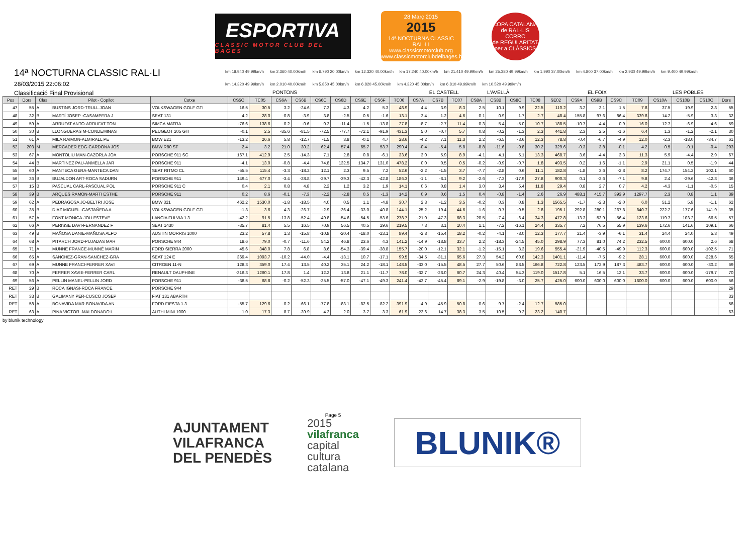ESPORTIVA
CLASSIC MOTOR CLUB DEL BAGES
28 Març 2015
2015
14ª NOCTURNA CLASSIC RAL·LI
www.classicmotorclub.org
www.classicmotorclubdelbages.blogspot.com
COPA CATALANA de RAL·LIS
CCRRC
de REGULARITAT per a CLÀSSICS
14ª NOCTURNA CLASSIC RAL·LI
28/03/2015 22:06:02
Classificació Final Provisional
km 18.940 49.99km/h km 2.360 40.00km/h km 6.790 20.00km/h km 12.320 40.00km/h km 17.240 40.00km/h km 21.410 49.99km/h km 25.380 49.99km/h km 1.990 37.00km/h km 4.800 37.00km/h km 2.930 49.99km/h km 9.400 49.99km/h km 14.320 49.99km/h km 2.010 40.00km/h km 5.850 45.00km/h km 6.820 45.00km/h km 4.320 45.00km/h km 6.810 49.99km/h km 10.520 49.99km/h
| | | | | | | | PONTONS | | | | | | | | EL CASTELL | | | L'AVELLÀ | | | | | EL FOIX | | | | LES POBLES | | |
| Pos | Dors | Clas | Pilot - Copilot | Cotxe | CS5C | TC05 | CS6A | CS6B | CS6C | CS6D | CS6E | CS6F | TC06 | CS7A | CS7B | TC07 | CS8A | CS8B | CS8C | TC08 | SE02 | CS9A | CS9B | CS9C | TC09 | CS10A | CS10B | CS10C | Dors |
| 47 | 55 | A | BUSTINS JORD-TRULL JOAN | VOLKSWAGEN GOLF GTI | 16.5 | 30.5 | 3.2 | -24.6 | 7.3 | 4.3 | 4.2 | 5.3 | 48.9 | 4.4 | 3.9 | 8.3 | 2.5 | 10.1 | 9.9 | 22.5 | 110.2 | 3.2 | 3.1 | 1.5 | 7.8 | 37.5 | 19.9 | 2.8 | 55 |
| 48 | 32 | B | MARTÍ JOSEP -CASAMPERA J | SEAT 131 | 4.2 | 28.0 | -0.8 | -3.9 | 3.8 | -2.5 | 0.5 | -1.6 | 13.1 | 3.4 | 1.2 | 4.6 | 0.1 | 0.9 | 1.7 | 2.7 | 48.4 | 155.8 | 97.6 | 86.4 | 339.8 | 14.2 | -5.9 | 3.3 | 32 |
| 49 | 59 | A | ARRUFAT ANTO-ARRUFAT TON | SIMCA MATRA | -76.6 | 138.6 | -0.2 | -0.6 | 0.3 | -11.4 | -1.5 | -13.8 | 27.8 | -8.7 | -2.7 | 11.4 | 0.3 | 5.4 | -5.0 | 10.7 | 188.5 | -10.7 | -4.4 | 0.9 | 16.0 | 12.7 | -6.9 | -4.6 | 59 |
| 50 | 30 | B | LLONGUERAS M-CONDEMINAS | PEUGEOT 205 GTI | -0.1 | 2.5 | -35.6 | -81.5 | -72.5 | -77.7 | -72.1 | -91.9 | 431.3 | 5.0 | -0.7 | 5.7 | 0.8 | -0.2 | -1.3 | 2.3 | 441.8 | 2.3 | 2.5 | -1.6 | 6.4 | 1.3 | -1.2 | -2.1 | 30 |
| 51 | 61 | A | MILA RAIMON-ALMIRALL PE | BMW E21 | -13.2 | 26.6 | 5.8 | -12.7 | -1.5 | 3.8 | -0.1 | 4.7 | 28.6 | -4.2 | 7.1 | 11.3 | 2.2 | -6.5 | -3.6 | 12.3 | 78.8 | -0.4 | -6.7 | -4.9 | 12.0 | -2.3 | -18.0 | -34.7 | 61 |
| 52 | 203 | M | MERCADER EDG-CARDONA JOS | BMW R80 ST | 2.4 | 3.2 | 21.0 | 30.2 | 62.4 | 57.4 | 65.7 | 53.7 | 290.4 | -0.4 | -5.4 | 5.8 | -8.8 | -11.6 | -9.8 | 30.2 | 329.6 | -0.3 | 3.8 | -0.1 | 4.2 | 0.5 | -0.1 | -0.4 | 203 |
| 53 | 67 | A | MONTOLIU MAN-CAZORLA JOA | PORSCHE 911 SC | 167.1 | 412.9 | 2.5 | -14.3 | 7.1 | 2.8 | 0.8 | -6.1 | 33.6 | 3.0 | 5.9 | 8.9 | -4.1 | 4.1 | 5.1 | 13.3 | 468.7 | 3.6 | -4.4 | 3.3 | 11.3 | 5.9 | -4.4 | 2.9 | 67 |
| 54 | 44 | B | MARTINEZ PAU-ANMELLA JAR | PORSCHE 911 | -4.1 | 13.0 | -0.8 | -4.4 | 74.8 | 132.5 | 134.7 | 131.0 | 478.2 | 0.0 | 0.5 | 0.5 | -0.2 | -0.9 | -0.7 | 1.8 | 493.5 | 0.2 | 1.6 | -1.1 | 2.9 | 21.1 | 0.5 | -1.9 | 44 |
| 55 | 60 | A | MANTECA GERA-MANTECA DAN | SEAT RITMO CL | -55.5 | 115.4 | -3.3 | -18.2 | 12.1 | 2.3 | 9.5 | 7.2 | 52.6 | -2.2 | -1.5 | 3.7 | -7.7 | -2.8 | 0.6 | 11.1 | 182.8 | -1.8 | 3.6 | -2.8 | 8.2 | 174.7 | 154.2 | 102.1 | 60 |
| 56 | 36 | B | BUJALDON ART-ROCA SADURN | PORSCHE 911 | 149.4 | 677.0 | -3.4 | -28.8 | -29.7 | -39.3 | -42.3 | -42.8 | 186.3 | -1.1 | -8.1 | 9.2 | -2.6 | -7.3 | -17.9 | 27.8 | 900.3 | 0.1 | -2.6 | -7.1 | 9.8 | 2.4 | -29.6 | -42.8 | 36 |
| 57 | 15 | B | PASCUAL CARL-PASCUAL POL | PORSCHE 911 C | 0.4 | 2.1 | 0.8 | 4.8 | 2.2 | 1.2 | 3.2 | 1.9 | 14.1 | 0.6 | 0.8 | 1.4 | 3.0 | 3.4 | 5.4 | 11.8 | 29.4 | 0.8 | 2.7 | 0.7 | 4.2 | -4.3 | -1.1 | -0.5 | 15 |
| 58 | 39 | B | ARQUES RAMON-MARTI ESTHE | PORSCHE 911 | 0.2 | 8.6 | -0.1 | -7.3 | -2.2 | -2.8 | 0.5 | -1.3 | 14.2 | 0.9 | 0.6 | 1.5 | 0.4 | -0.8 | -1.4 | 2.6 | 26.9 | 488.1 | 415.7 | 393.9 | 1297.7 | 2.3 | 0.8 | 1.1 | 39 |
| 59 | 62 | A | PEDRAGOSA JO-BELTRI JOSE | BMW 321 | 462.2 | 1530.0 | -1.8 | -18.5 | 4.0 | 0.5 | 1.1 | -4.8 | 30.7 | 2.3 | -1.2 | 3.5 | -0.2 | 0.3 | 0.8 | 1.3 | 1565.5 | -1.7 | -2.3 | -2.0 | 6.0 | 51.2 | 5.8 | -1.1 | 62 |
| 60 | 35 | B | DIAZ MIGUEL -CASTAÑEDA A | VOLKSWAGEN GOLF GTI | -1.3 | 3.6 | 4.3 | -26.7 | -2.9 | -36.4 | -33.0 | -40.8 | 144.1 | 25.2 | 19.4 | 44.6 | -1.6 | 0.7 | -0.5 | 2.8 | 195.1 | 292.8 | 280.1 | 267.8 | 840.7 | 222.2 | 177.6 | 141.9 | 35 |
| 61 | 57 | A | FONT MONICA-JOU ESTEVE | LANCIA FULVIA 1.3 | -42.2 | 91.5 | -13.8 | -52.4 | -49.8 | -54.6 | -54.5 | -53.6 | 278.7 | -21.0 | -47.3 | 68.3 | 20.5 | -7.4 | -6.4 | 34.3 | 472.8 | -13.3 | -53.9 | -56.4 | 123.6 | 119.7 | 103.2 | 66.5 | 57 |
| 62 | 66 | A | PERISSE DAVI-FERNANDEZ F | SEAT 1430 | -35.7 | 81.4 | 5.5 | 16.5 | 70.9 | 56.5 | 40.5 | 29.6 | 219.5 | 7.3 | 3.1 | 10.4 | 1.1 | -7.2 | -16.1 | 24.4 | 335.7 | 7.2 | 76.5 | 55.9 | 139.6 | 172.6 | 141.6 | 109.1 | 66 |
| 63 | 49 | B | MAÑOSA DANIE-MAÑOSA ALFO | AUSTIN MORRIS 1000 | 23.2 | 57.8 | 1.3 | -15.8 | -10.8 | -20.4 | -18.0 | -23.1 | 89.4 | -2.8 | -15.4 | 18.2 | -0.2 | -4.1 | -8.0 | 12.3 | 177.7 | 21.4 | -3.9 | -6.1 | 31.4 | 24.4 | 24.0 | 5.3 | 49 |
| 64 | 68 | A | PITARCH JORD-PUJADAS MAR | PORSCHE 944 | 18.6 | 79.0 | -0.7 | -11.6 | 54.2 | 46.8 | 23.6 | 4.3 | 141.2 | -14.9 | -18.8 | 33.7 | 2.2 | -18.3 | -24.5 | 45.0 | 298.9 | 77.3 | 81.0 | 74.2 | 232.5 | 600.0 | 600.0 | 2.6 | 68 |
| 65 | 71 | A | MUNNE FRANCE-MUNNÉ MARIN | FORD SIERRA 2000 | 45.6 | 348.0 | 7.8 | 6.8 | 8.6 | -54.3 | -39.4 | -38.8 | 155.7 | -20.0 | -12.1 | 32.1 | -1.2 | -15.1 | 3.3 | 19.6 | 555.4 | -21.9 | -40.5 | -49.9 | 112.3 | 600.0 | 600.0 | -102.5 | 71 |
| 66 | 65 | A | SANCHEZ-GRAN-SANCHEZ-GRA | SEAT 124 E | 369.4 | 1093.7 | -10.2 | -44.0 | -4.4 | -13.1 | 10.7 | -17.1 | 99.5 | -34.5 | -31.1 | 65.6 | 27.3 | 54.2 | 60.8 | 142.3 | 1401.1 | -11.4 | -7.5 | -9.2 | 28.1 | 600.0 | 600.0 | -228.6 | 65 |
| 67 | 69 | A | MUNNE FRANCI-FERRER XAVI | CITROEN 11-N | 128.3 | 359.0 | 17.4 | 13.5 | 40.2 | 35.1 | 24.2 | -18.1 | 148.5 | -33.0 | -15.5 | 48.5 | 27.7 | 50.6 | 88.5 | 166.8 | 722.8 | 123.5 | 172.9 | 187.3 | 483.7 | 600.0 | 600.0 | -30.2 | 69 |
| 68 | 70 | A | FERRER XAVIE-FERRER CARL | RENAULT DAUPHINE | -316.3 | 1260.1 | 17.8 | 1.4 | 12.2 | 13.8 | 21.1 | -11.7 | 78.0 | -32.7 | -28.0 | 60.7 | 24.3 | 40.4 | 54.3 | 119.0 | 1517.8 | 5.1 | 16.5 | 12.1 | 33.7 | 600.0 | 600.0 | -179.7 | 70 |
| 69 | 56 | A | PELLIN MANEL-PELLIN JORD | PORSCHE 911 | -38.5 | 68.8 | -0.2 | -52.3 | -35.5 | -57.0 | -47.1 | -49.3 | 241.4 | -43.7 | -45.4 | 89.1 | -2.9 | -19.8 | -3.0 | 25.7 | 425.0 | 600.0 | 600.0 | 600.0 | 1800.0 | 600.0 | 600.0 | 600.0 | 56 |
| RET | 29 | B | ROCA IGNASI-ROCA FRANCE | PORSCHE 944 | | | | | | | | | | | | | | | | | | | | | | | | | 29 |
| RET | 33 | B | GALIMANY PER-CUSCO JOSEP | FIAT 131 ABARTH | | | | | | | | | | | | | | | | | | | | | | | | | 33 |
| RET | 58 | A | BONAVIDA MAR-BONAVIDA AN | FORD FIESTA 1.3 | -55.7 | 129.6 | -0.2 | -66.1 | -77.8 | -83.1 | -82.5 | -82.2 | 391.9 | -4.9 | -45.9 | 50.8 | -0.6 | 9.7 | -2.4 | 12.7 | 585.0 | | | | | | | | 58 |
| RET | 63 | A | PINA VICTOR -MALDONADO L | AUTHI MINI 1000 | 1.0 | 17.3 | 8.7 | -39.9 | 4.3 | 2.0 | 3.7 | 3.3 | 61.9 | 23.6 | 14.7 | 38.3 | 3.5 | 10.5 | 9.2 | 23.2 | 140.7 | | | | | | | | 63 |
by blunik technology
AJUNTAMENT
VILAFRANCA
DEL PENEDÈS
Page 5
2015
vilafranca
capital
cultura
catalana
BLUNIK®